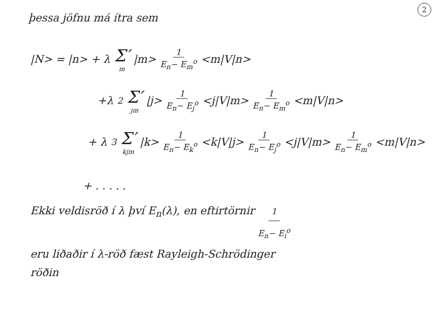2
þessa jöfnu má ítra sem
|N> = |n> + λ Σ′ m |m> 1 E<sub>n</sub>− E<sub>m</sub><sup>o</sup> <m|V|n>
+λ<sup>2</sup> Σ′ jm |j> 1 E<sub>n</sub>− E<sub>j</sub><sup>o</sup> <j|V|m> 1 E<sub>n</sub>− E<sub>m</sub><sup>o</sup> <m|V|n>
+ λ<sup>3</sup> Σ′ kjm |k> 1 E<sub>n</sub>− E<sub>k</sub><sup>o</sup> <k|V|j> 1 E<sub>n</sub>− E<sub>j</sub><sup>o</sup> <j|V|m> 1 E<sub>n</sub>− E<sub>m</sub><sup>o</sup> <m|V|n>
+ . . . . .
Ekki veldisröð í λ því E<sub>n</sub>(λ), en eftirtörnir 1 E<sub>n</sub>− E<sub>i</sub><sup>o</sup>
eru liðaðir í λ-röð fæst Rayleigh-Schrödinger
röðin